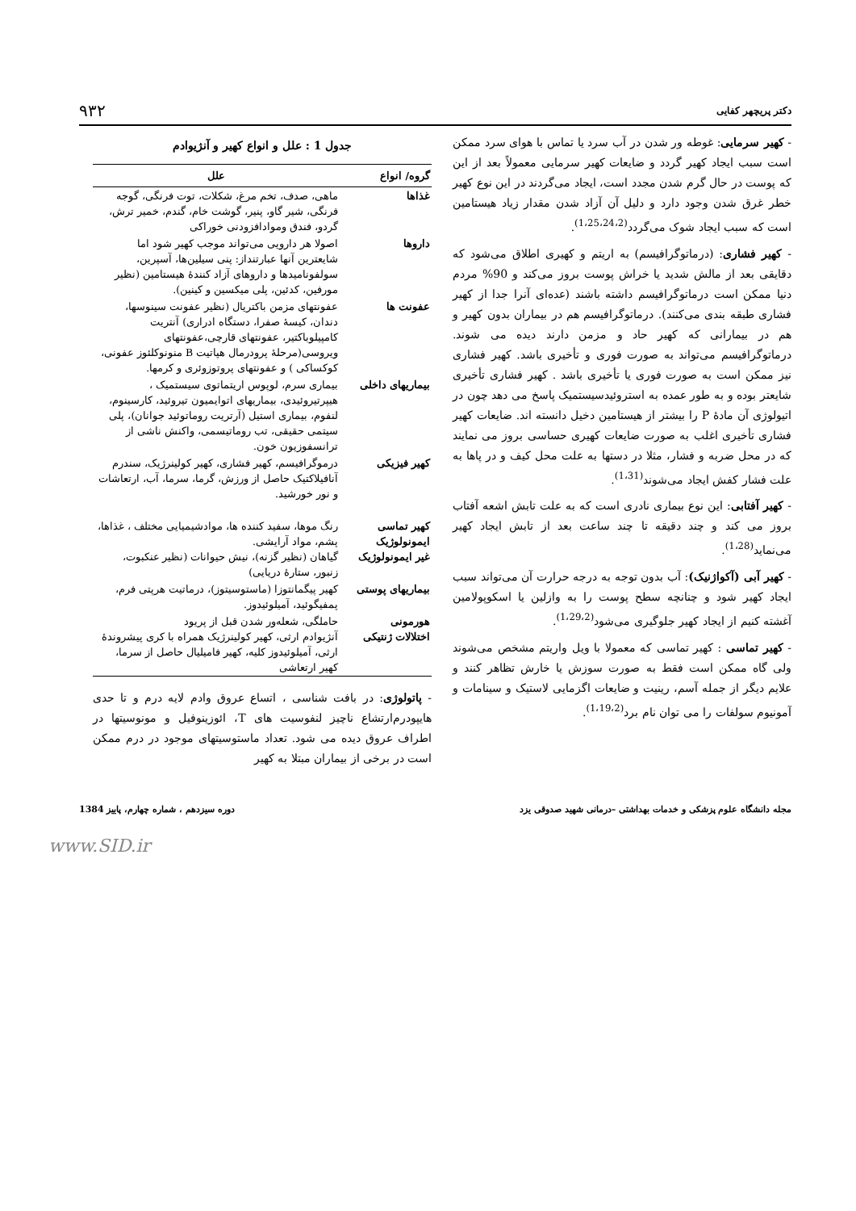دکتر پریچهر کفایی ۹۳۲
- کهیر سرمایی: غوطه ور شدن در آب سرد یا تماس با هوای سرد ممکن است سبب ایجاد کهیر گردد و ضایعات کهیر سرمایی معمولاً بعد از این که پوست در حال گرم شدن مجدد است، ایجاد می‌گردند در این نوع کهیر خطر غرق شدن وجود دارد و دلیل آن آزاد شدن مقدار زیاد هیستامین است که سبب ایجاد شوک می‌گردد<sup>(1،25،24،2)</sup>.
- کهیر فشاری: (درماتوگرافیسم) به اریتم و کهیری اطلاق می‌شود که دقایقی بعد از مالش شدید یا خراش پوست بروز می‌کند و 90% مردم دنیا ممکن است درماتوگرافیسم داشته باشند (عده‌ای آنرا جدا از کهیر فشاری طبقه بندی می‌کنند). درماتوگرافیسم هم در بیماران بدون کهیر و هم در بیمارانی که کهیر حاد و مزمن دارند دیده می شوند. درماتوگرافیسم می‌تواند به صورت فوری و تأخیری باشد. کهیر فشاری نیز ممکن است به صورت فوری یا تأخیری باشد . کهیر فشاری تأخیری شایعتر بوده و به طور عمده به استروئیدسیستمیک پاسخ می دهد چون در اتیولوژی آن مادهٔ P را بیشتر از هیستامین دخیل دانسته اند. ضایعات کهیر فشاری تأخیری اغلب به صورت ضایعات کهیری حساسی بروز می نمایند که در محل ضربه و فشار، مثلا در دستها به علت محل کیف و در پاها به علت فشار کفش ایجاد می‌شوند<sup>(1،31)</sup>.
- کهیر آفتابی: این نوع بیماری نادری است که به علت تابش اشعه آفتاب بروز می کند و چند دقیقه تا چند ساعت بعد از تابش ایجاد کهیر می‌نماید<sup>(1،28)</sup>.
- کهیر آبی (آکواژنیک): آب بدون توجه به درجه حرارت آن می‌تواند سبب ایجاد کهیر شود و چنانچه سطح پوست را به وازلین یا اسکوپولامین آغشته کنیم از ایجاد کهیر جلوگیری می‌شود<sup>(1،29،2)</sup>.
- کهیر تماسی : کهیر تماسی که معمولا با ویل واریتم مشخص می‌شوند ولی گاه ممکن است فقط به صورت سوزش یا خارش تظاهر کنند و علایم دیگر از جمله آسم، رینیت و ضایعات اگزمایی لاستیک و سینامات و آمونیوم سولفات را می توان نام برد<sup>(1،19،2)</sup>.
جدول 1 : علل و انواع کهیر و آنژیوادم
| گروه/ انواع | علل |
| --- | --- |
| غذاها | ماهی، صدف، تخم مرغ، شکلات، توت فرنگی، گوجه فرنگی، شیر گاو، پنیر، گوشت خام، گندم، خمیر ترش، گردو، فندق وموادافزودنی خوراکی |
| داروها | اصولا هر دارویی می‌تواند موجب کهیر شود اما شایعترین آنها عبارتنداز: پنی سیلین‌ها، آسپرین، سولفونامیدها و داروهای آزاد کنندهٔ هیستامین (نظیر مورفین، کدئین، پلی میکسین و کینین). |
| عفونت ها | عفونتهای مزمن باکتریال (نظیر عفونت سینوسها، دندان، کیسهٔ صفرا، دستگاه ادراری) آنتریت کامپیلوباکتیر، عفونتهای قارچی،عفونتهای ویروسی(مرحلهٔ پرودرمال هپاتیت B منونوکلئوز عفونی، کوکساکی ) و عفونتهای پروتوزوئری و کرمها. |
| بیماریهای داخلی | بیماری سرم، لوپوس اریتماتوی سیستمیک ، هیپرتیروئیدی، بیماریهای اتوایمیون تیروئید، کارسینوم، لنفوم، بیماری استیل (آرتریت روماتوئید جوانان)، پلی سیتمی حقیقی، تب روماتیسمی، واکنش ناشی از ترانسفوزیون خون. |
| کهیر فیزیکی | درموگرافیسم، کهیر فشاری، کهیر کولینرژیک، سندرم آنافیلاکتیک حاصل از ورزش، گرما، سرما، آب، ارتعاشات و نور خورشید. |
| کهیر تماسی ایمونولوژیک غیر ایمونولوژیک | رنگ موها، سفید کننده ها، موادشیمیایی مختلف ، غذاها، پشم، مواد آرایشی. گیاهان (نظیر گزنه)، نیش حیوانات (نظیر عنکبوت، زنبور، ستارهٔ دریایی) |
| بیماریهای پوستی | کهیر پیگمانتوزا (ماستوسیتوز)، درماتیت هرپتی فرم، پمفیگوئید، آمیلوئیدوز. |
| هورمونی اختلالات ژنتیکی | حاملگی، شعله‌ور شدن قبل از پریود آنژیوادم ارثی، کهیر کولینرژیک همراه با کری پیشروندهٔ ارثی، آمیلوئیدوز کلیه، کهیر فامیلیال حاصل از سرما، کهیر ارتعاشی |
- پاتولوژی: در بافت شناسی ، اتساع عروق وادم لایه درم و تا حدی هایپودرم‌ارتشاع ناچیز لنفوسیت های T، ائوزینوفیل و مونوسیتها در اطراف عروق دیده می شود. تعداد ماستوسیتهای موجود در درم ممکن است در برخی از بیماران مبتلا به کهیر
مجله دانشگاه علوم پزشکی و خدمات بهداشتی –درمانی شهید صدوقی یزد دوره سیزدهم ، شماره چهارم، پاییز 1384
www.SID.ir